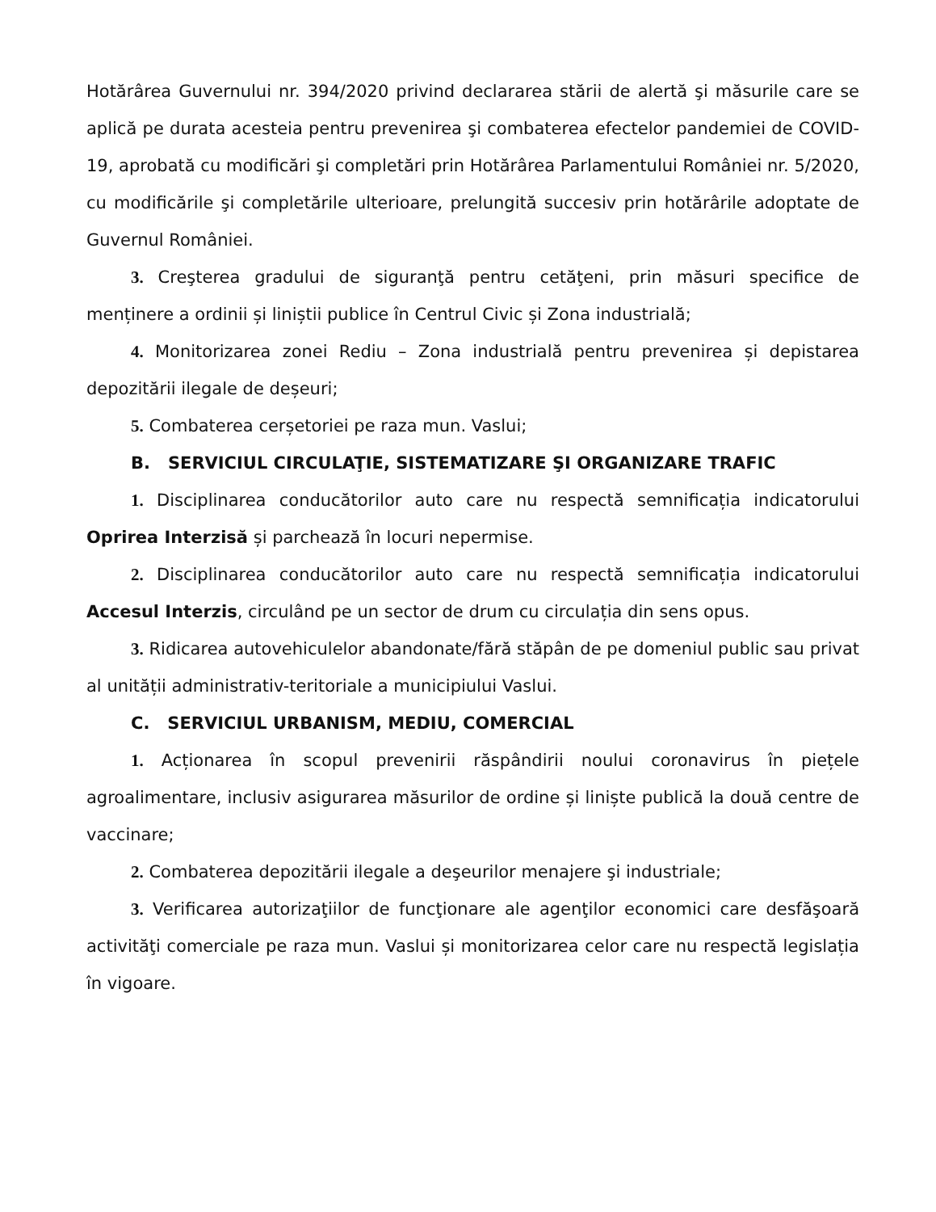Hotărârea Guvernului nr. 394/2020 privind declararea stării de alertă şi măsurile care se aplică pe durata acesteia pentru prevenirea şi combaterea efectelor pandemiei de COVID-19, aprobată cu modificări şi completări prin Hotărârea Parlamentului României nr. 5/2020, cu modificările şi completările ulterioare, prelungită succesiv prin hotărârile adoptate de Guvernul României.
3. Creşterea gradului de siguranţă pentru cetăţeni, prin măsuri specifice de menținere a ordinii și liniștii publice în Centrul Civic și Zona industrială;
4. Monitorizarea zonei Rediu – Zona industrială pentru prevenirea și depistarea depozitării ilegale de deșeuri;
5. Combaterea cerșetoriei pe raza mun. Vaslui;
B. SERVICIUL CIRCULAŢIE, SISTEMATIZARE ŞI ORGANIZARE TRAFIC
1. Disciplinarea conducătorilor auto care nu respectă semnificația indicatorului Oprirea Interzisă și parchează în locuri nepermise.
2. Disciplinarea conducătorilor auto care nu respectă semnificația indicatorului Accesul Interzis, circulând pe un sector de drum cu circulația din sens opus.
3. Ridicarea autovehiculelor abandonate/fără stăpân de pe domeniul public sau privat al unității administrativ-teritoriale a municipiului Vaslui.
C. SERVICIUL URBANISM, MEDIU, COMERCIAL
1. Acționarea în scopul prevenirii răspândirii noului coronavirus în piețele agroalimentare, inclusiv asigurarea măsurilor de ordine și liniște publică la două centre de vaccinare;
2. Combaterea depozitării ilegale a deşeurilor menajere şi industriale;
3. Verificarea autorizaţiilor de funcţionare ale agenţilor economici care desfăşoară activităţi comerciale pe raza mun. Vaslui și monitorizarea celor care nu respectă legislația în vigoare.